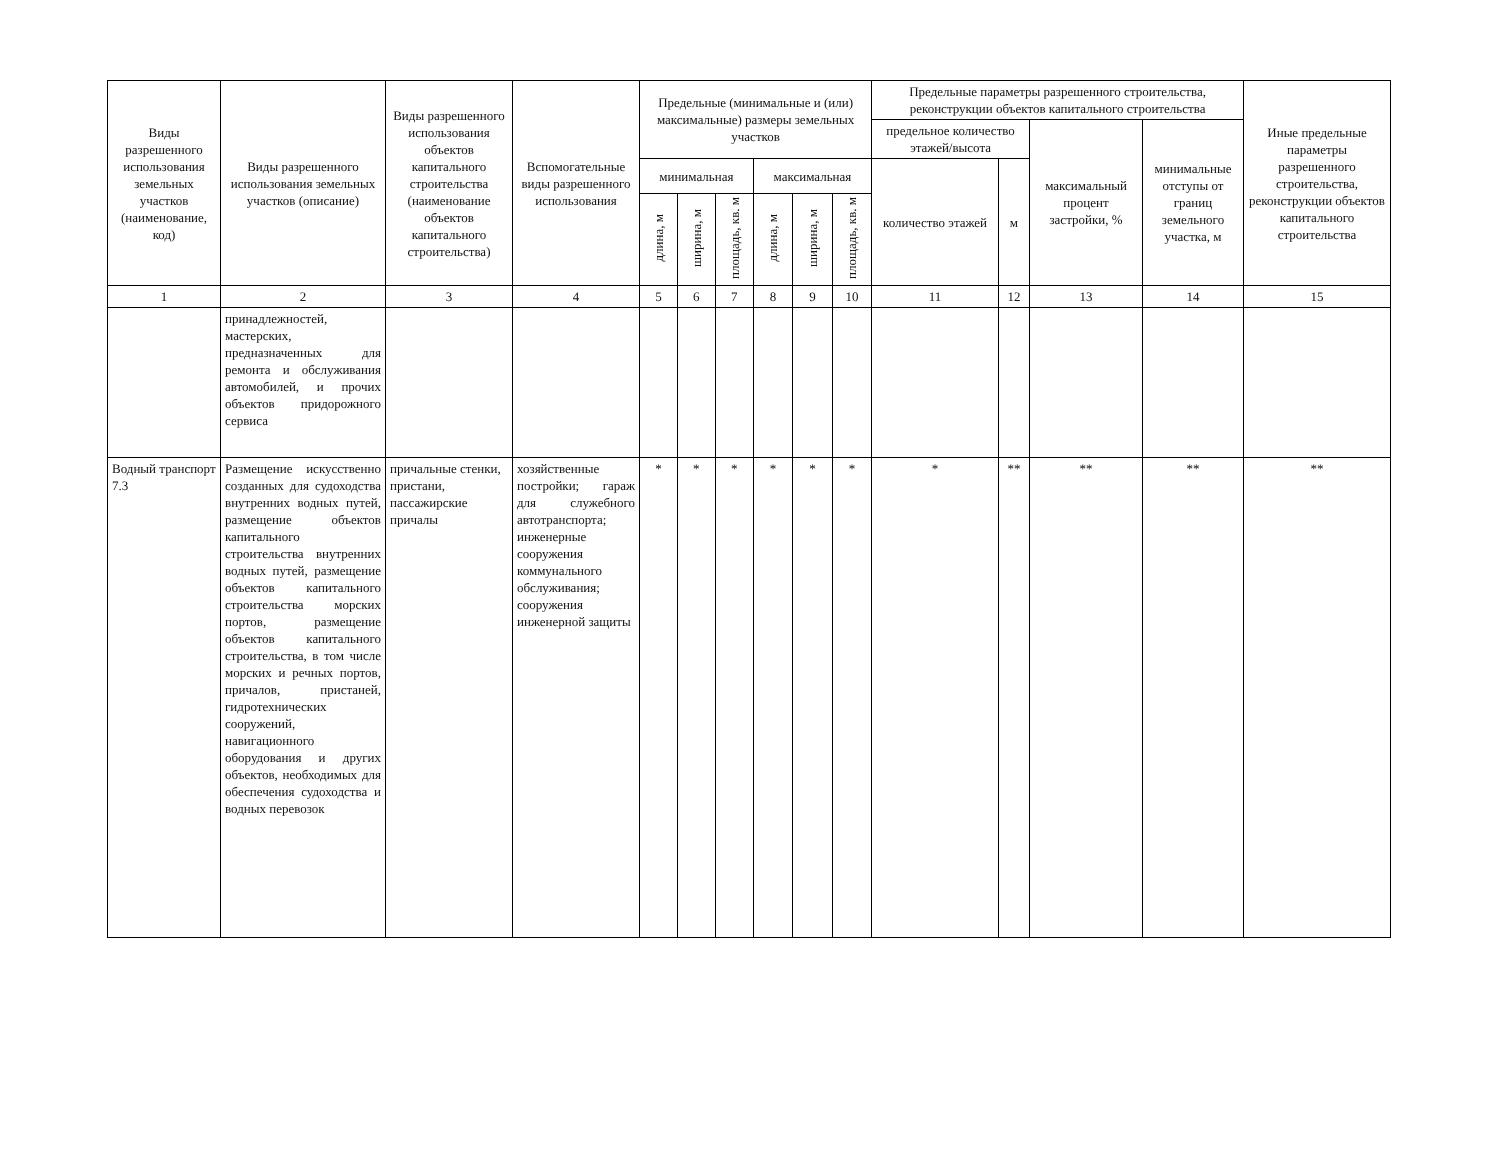| Виды разрешенного использования земельных участков (наименование, код) | Виды разрешенного использования земельных участков (описание) | Виды разрешенного использования объектов капитального строительства (наименование объектов капитального строительства) | Вспомогательные виды разрешенного использования | Предельные (минимальные и (или) максимальные) размеры земельных участков | | | | | | Предельные параметры разрешенного строительства, реконструкции объектов капитального строительства | | | | Иные предельные параметры разрешенного строительства, реконструкции объектов капитального строительства |
| --- | --- | --- | --- | --- | --- | --- | --- | --- | --- | --- | --- | --- | --- | --- |
| | | | | | | | | | | предельное количество этажей/высота | | максимальный процент застройки, % | минимальные отступы от границ земельного участка, м | |
| | | | | минимальная | | | максимальная | | | количество этажей | м | | | |
| | | | | длина, м | ширина, м | площадь, кв. м | длина, м | ширина, м | площадь, кв. м | | | | | |
| 1 | 2 | 3 | 4 | 5 | 6 | 7 | 8 | 9 | 10 | 11 | 12 | 13 | 14 | 15 |
| | принадлежностей, мастерских, предназначенных для ремонта и обслуживания автомобилей, и прочих объектов придорожного сервиса | | | | | | | | | | | | | |
| Водный транспорт 7.3 | Размещение искусственно созданных для судоходства внутренних водных путей, размещение объектов капитального строительства внутренних водных путей, размещение объектов капитального строительства морских портов, размещение объектов капитального строительства, в том числе морских и речных портов, причалов, пристаней, гидротехнических сооружений, навигационного оборудования и других объектов, необходимых для обеспечения судоходства и водных перевозок | причальные стенки, пристани, пассажирские причалы | хозяйственные постройки; гараж для служебного автотранспорта; инженерные сооружения коммунального обслуживания; сооружения инженерной защиты | * | * | * | * | * | * | * | ** | ** | ** | ** |